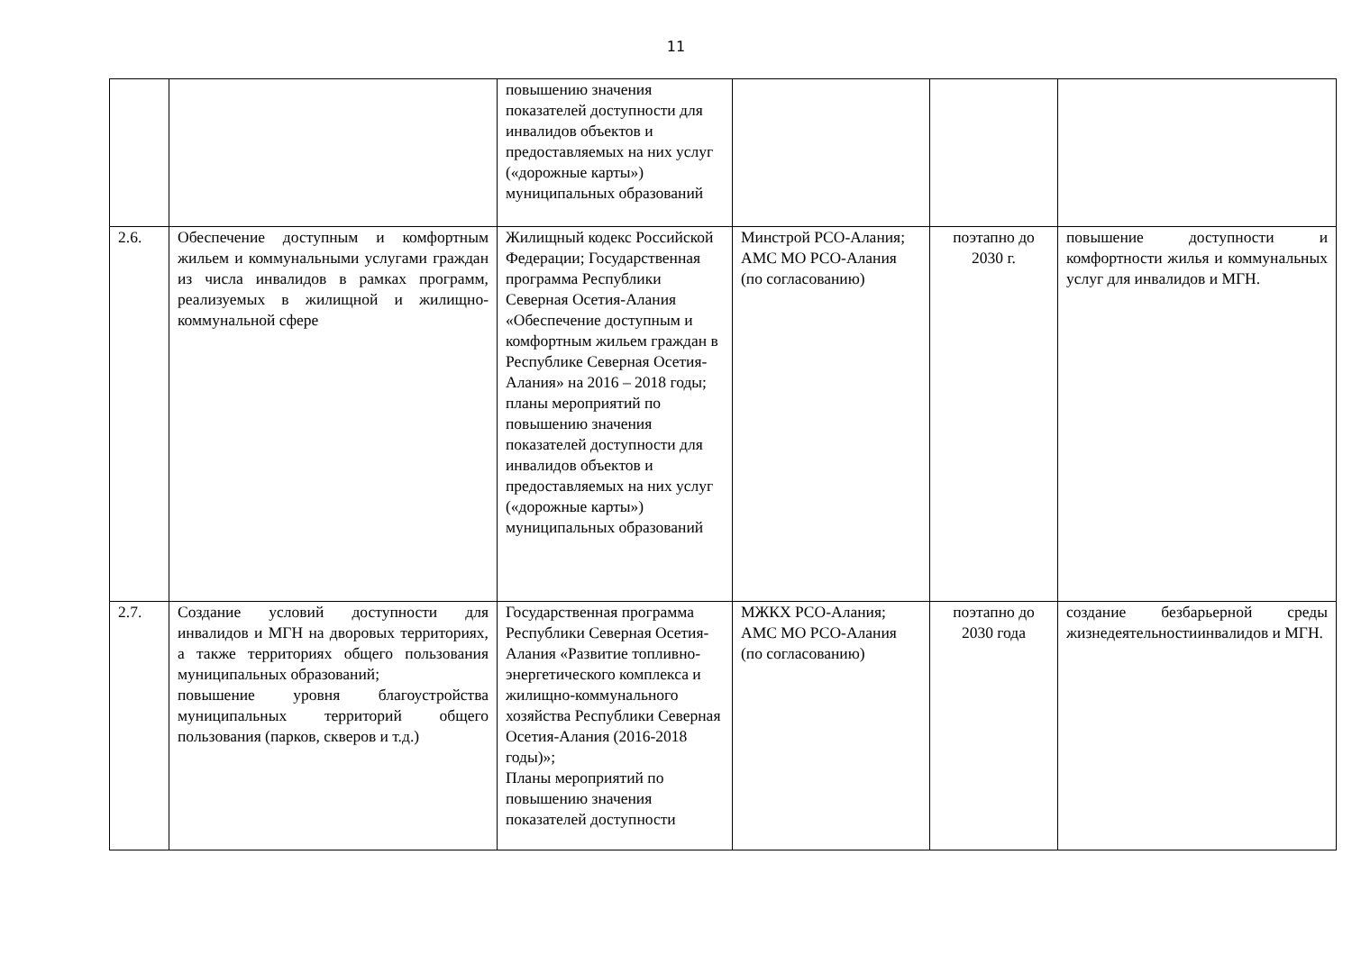11
| | | повышению значения показателей доступности для инвалидов объектов и предоставляемых на них услуг («дорожные карты») муниципальных образований | | | |
| 2.6. | Обеспечение доступным и комфортным жильем и коммунальными услугами граждан из числа инвалидов в рамках программ, реализуемых в жилищной и жилищно-коммунальной сфере | Жилищный кодекс Российской Федерации; Государственная программа Республики Северная Осетия-Алания «Обеспечение доступным и комфортным жильем граждан в Республике Северная Осетия-Алания» на 2016 – 2018 годы; планы мероприятий по повышению значения показателей доступности для инвалидов объектов и предоставляемых на них услуг («дорожные карты») муниципальных образований | Минстрой РСО-Алания; АМС МО РСО-Алания (по согласованию) | поэтапно до 2030 г. | повышение доступности и комфортности жилья и коммунальных услуг для инвалидов и МГН. |
| 2.7. | Создание условий доступности для инвалидов и МГН на дворовых территориях, а также территориях общего пользования муниципальных образований; повышение уровня благоустройства муниципальных территорий общего пользования (парков, скверов и т.д.) | Государственная программа Республики Северная Осетия-Алания «Развитие топливно-энергетического комплекса и жилищно-коммунального хозяйства Республики Северная Осетия-Алания (2016-2018 годы)»; Планы мероприятий по повышению значения показателей доступности | МЖКХ РСО-Алания; АМС МО РСО-Алания (по согласованию) | поэтапно до 2030 года | создание безбарьерной среды жизнедеятельностиинвалидов и МГН. |